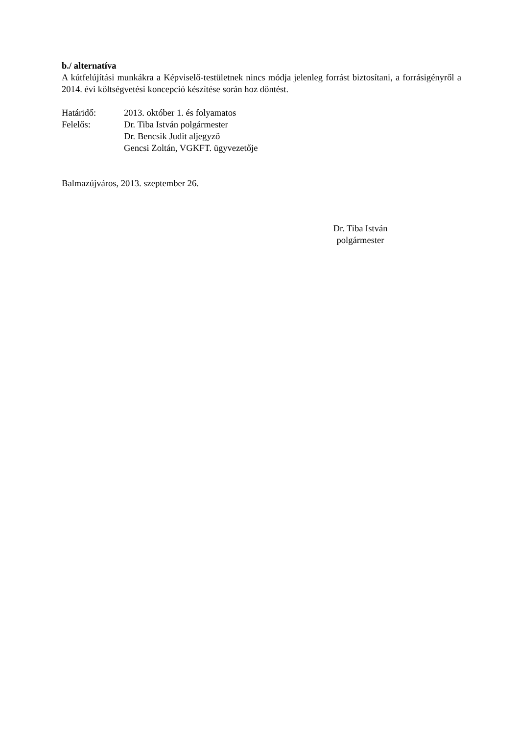b./ alternatíva
A kútfelújítási munkákra a Képviselő-testületnek nincs módja jelenleg forrást biztosítani, a forrásigényről a 2014. évi költségvetési koncepció készítése során hoz döntést.
Határidő: 2013. október 1. és folyamatos
Felelős: Dr. Tiba István polgármester
Dr. Bencsik Judit aljegyző
Gencsi Zoltán, VGKFT. ügyvezetője
Balmazújváros, 2013. szeptember 26.
Dr. Tiba István
polgármester